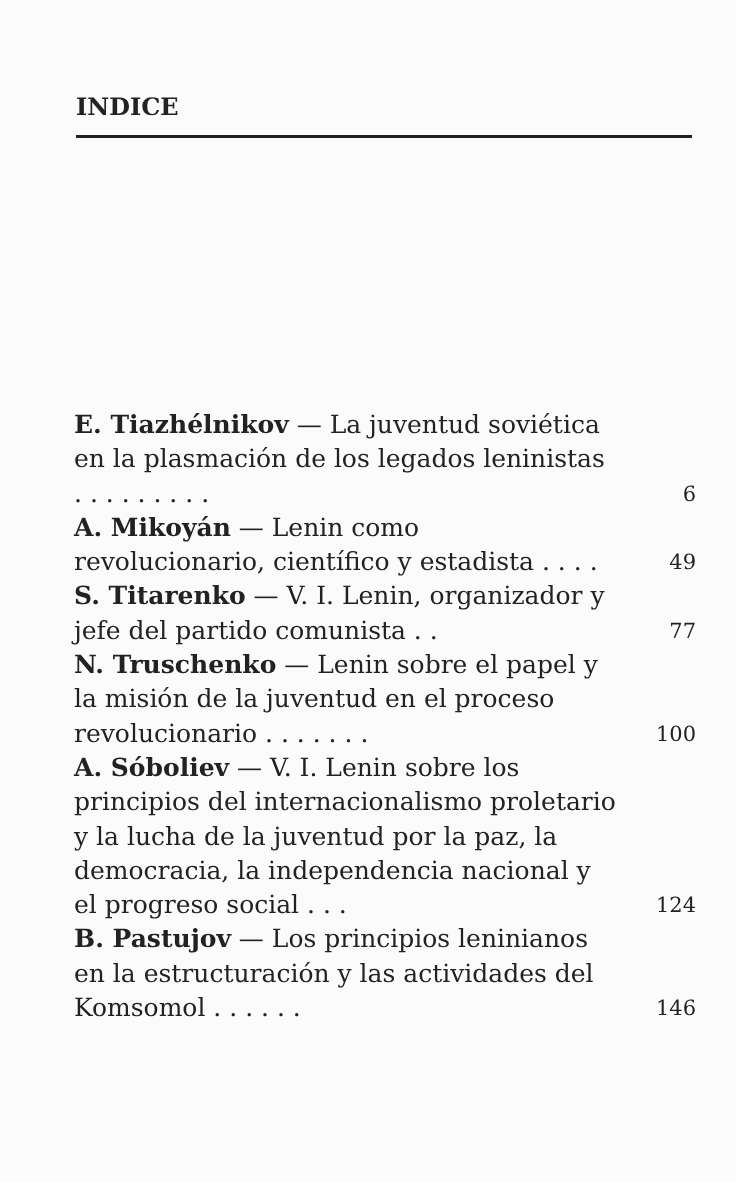INDICE
E. Tiazhélnikov — La juventud soviética en la plasmación de los legados leninistas . . . . . . . . .
6
A. Mikoyán — Lenin como revolucionario, científico y estadista . . . .
49
S. Titarenko — V. I. Lenin, organizador y jefe del partido comunista . .
77
N. Truschenko — Lenin sobre el papel y la misión de la juventud en el proceso revolucionario . . . . . . .
100
A. Sóboliev — V. I. Lenin sobre los principios del internacionalismo proletario y la lucha de la juventud por la paz, la democracia, la independencia nacional y el progreso social . . .
124
B. Pastujov — Los principios leninianos en la estructuración y las actividades del Komsomol . . . . . .
146